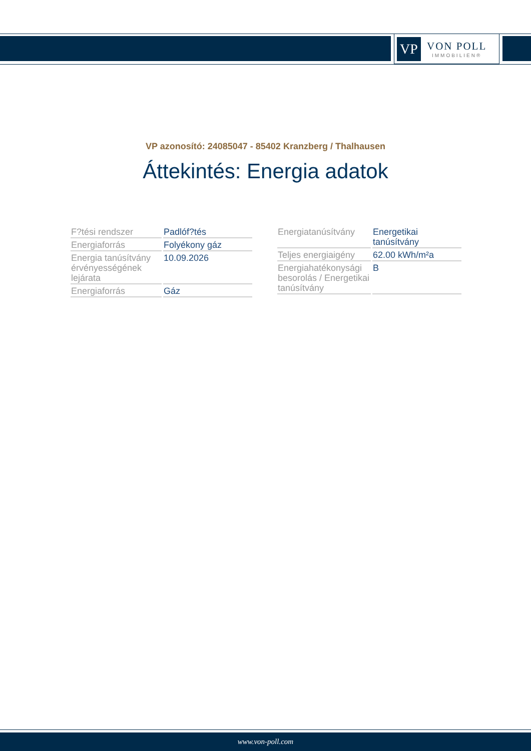VP
VON POLL
IMMOBILIEN®
VP azonosító: 24085047 - 85402 Kranzberg / Thalhausen
Áttekintés: Energia adatok
| F?tési rendszer | Padlóf?tés |
| Energiaforrás | Folyékony gáz |
| Energia tanúsítvány érvényességének lejárata | 10.09.2026 |
| Energiaforrás | Gáz |
| Energiatanúsítvány | Energetikai tanúsítvány |
| Teljes energiaigény | 62.00 kWh/m²a |
| Energiahatékonysági besorolás / Energetikai tanúsítvány | B |
www.von-poll.com